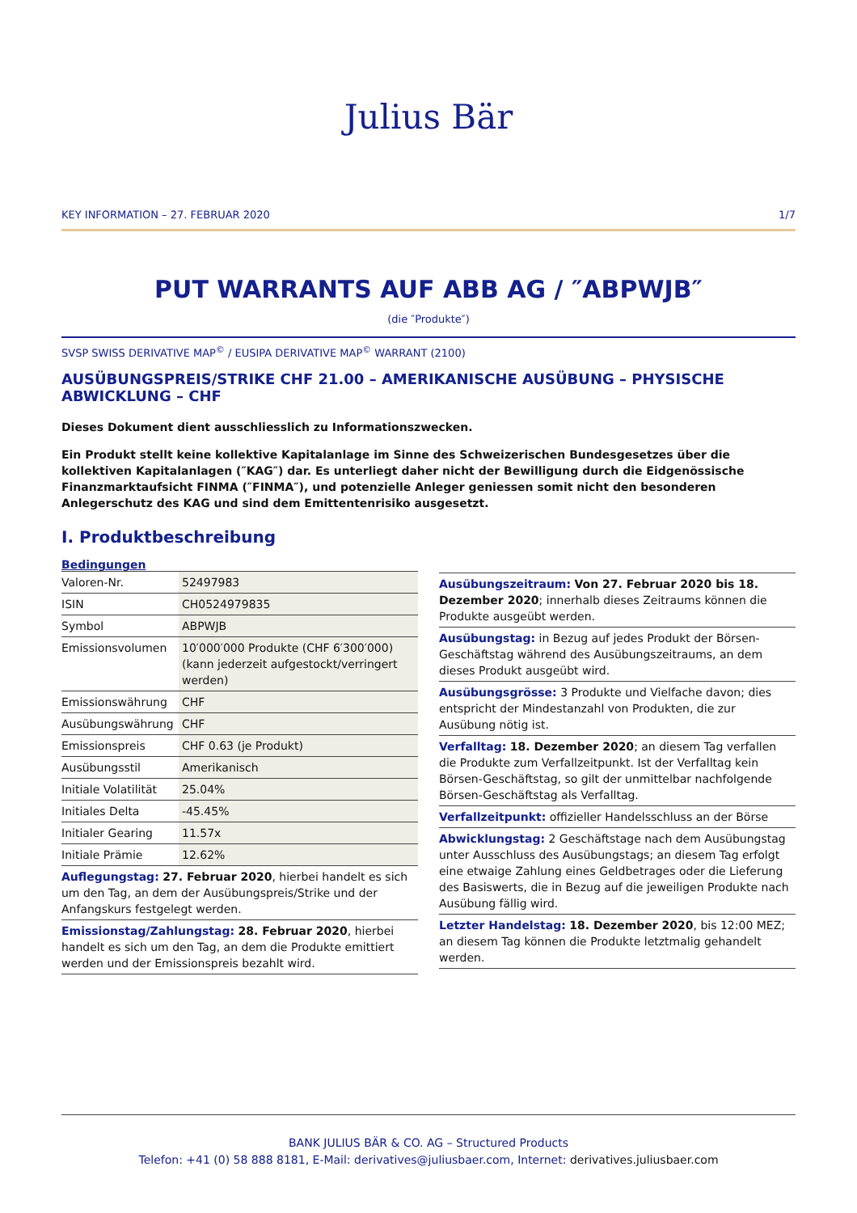Julius Bär
KEY INFORMATION – 27. FEBRUAR 2020 1/7
PUT WARRANTS AUF ABB AG / ″ABPWJB″
(die ″Produkte″)
SVSP SWISS DERIVATIVE MAP<sup>©</sup> / EUSIPA DERIVATIVE MAP<sup>©</sup> WARRANT (2100)
AUSÜBUNGSPREIS/STRIKE CHF 21.00 – AMERIKANISCHE AUSÜBUNG – PHYSISCHE ABWICKLUNG – CHF
Dieses Dokument dient ausschliesslich zu Informationszwecken.
Ein Produkt stellt keine kollektive Kapitalanlage im Sinne des Schweizerischen Bundesgesetzes über die kollektiven Kapitalanlagen (″KAG″) dar. Es unterliegt daher nicht der Bewilligung durch die Eidgenössische Finanzmarktaufsicht FINMA (″FINMA″), und potenzielle Anleger geniessen somit nicht den besonderen Anlegerschutz des KAG und sind dem Emittentenrisiko ausgesetzt.
I. Produktbeschreibung
Bedingungen
| Valoren-Nr. | 52497983 |
| ISIN | CH0524979835 |
| Symbol | ABPWJB |
| Emissionsvolumen | 10′000′000 Produkte (CHF 6′300′000) (kann jederzeit aufgestockt/verringert werden) |
| Emissionswährung | CHF |
| Ausübungswährung | CHF |
| Emissionspreis | CHF 0.63 (je Produkt) |
| Ausübungsstil | Amerikanisch |
| Initiale Volatilität | 25.04% |
| Initiales Delta | -45.45% |
| Initialer Gearing | 11.57x |
| Initiale Prämie | 12.62% |
Auflegungstag: 27. Februar 2020, hierbei handelt es sich um den Tag, an dem der Ausübungspreis/Strike und der Anfangskurs festgelegt werden.
Emissionstag/Zahlungstag: 28. Februar 2020, hierbei handelt es sich um den Tag, an dem die Produkte emittiert werden und der Emissionspreis bezahlt wird.
Ausübungszeitraum: Von 27. Februar 2020 bis 18. Dezember 2020; innerhalb dieses Zeitraums können die Produkte ausgeübt werden.
Ausübungstag: in Bezug auf jedes Produkt der Börsen-Geschäftstag während des Ausübungszeitraums, an dem dieses Produkt ausgeübt wird.
Ausübungsgrösse: 3 Produkte und Vielfache davon; dies entspricht der Mindestanzahl von Produkten, die zur Ausübung nötig ist.
Verfalltag: 18. Dezember 2020; an diesem Tag verfallen die Produkte zum Verfallzeitpunkt. Ist der Verfalltag kein Börsen-Geschäftstag, so gilt der unmittelbar nachfolgende Börsen-Geschäftstag als Verfalltag.
Verfallzeitpunkt: offizieller Handelsschluss an der Börse
Abwicklungstag: 2 Geschäftstage nach dem Ausübungstag unter Ausschluss des Ausübungstags; an diesem Tag erfolgt eine etwaige Zahlung eines Geldbetrages oder die Lieferung des Basiswerts, die in Bezug auf die jeweiligen Produkte nach Ausübung fällig wird.
Letzter Handelstag: 18. Dezember 2020, bis 12:00 MEZ; an diesem Tag können die Produkte letztmalig gehandelt werden.
BANK JULIUS BÄR & CO. AG – Structured Products
Telefon: +41 (0) 58 888 8181, E-Mail: derivatives@juliusbaer.com, Internet: derivatives.juliusbaer.com